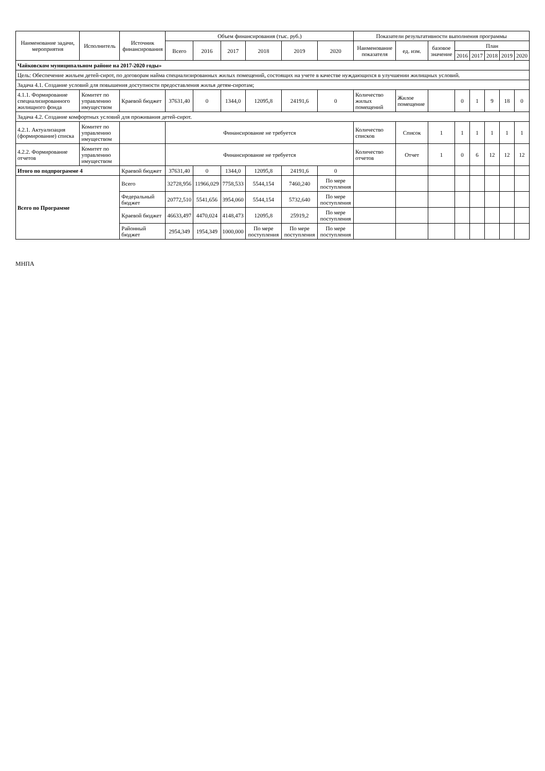| Наименование задачи, мероприятия | Исполнитель | Источник финансирования | Объем финансирования (тыс. руб.) | | | | | | Показатели результативности выполнения программы | | | | | | | |
| --- | --- | --- | --- | --- | --- | --- | --- | --- | --- | --- | --- | --- | --- | --- | --- | --- |
| | | | Всего | 2016 | 2017 | 2018 | 2019 | 2020 | Наименование показателя | ед. изм. | базовое значение | План | | | | |
| | | | | | | | | | | | | 2016 | 2017 | 2018 | 2019 | 2020 |
| Чайковском муниципальном районе на 2017-2020 годы» | | | | | | | | | | | | | | | | |
| Цель: Обеспечение жильем детей-сирот, по договорам найма специализированных жилых помещений, состоящих на учете в качестве нуждающихся в улучшении жилищных условий. | | | | | | | | | | | | | | | | |
| Задача 4.1. Создание условий для повышения доступности предоставления жилья детям-сиротам; | | | | | | | | | | | | | | | | |
| 4.1.1. Формирование специализированного жилищного фонда | Комитет по управлению имуществом | Краевой бюджет | 37631,40 | 0 | 1344,0 | 12095,8 | 24191,6 | 0 | Количество жилых помещений | Жилое помещение | | 0 | 1 | 9 | 18 | 0 |
| Задача 4.2. Создание комфортных условий для проживания детей-сирот. | | | | | | | | | | | | | | | | |
| 4.2.1. Актуализация (формирование) списка | Комитет по управлению имуществом | | Финансирование не требуется | | | | | | Количество списков | Список | 1 | 1 | 1 | 1 | 1 | 1 |
| 4.2.2. Формирование отчетов | Комитет по управлению имуществом | | Финансирование не требуется | | | | | | Количество отчетов | Отчет | 1 | 0 | 6 | 12 | 12 | 12 |
| Итого по подпрограмме 4 | | Краевой бюджет | 37631,40 | 0 | 1344,0 | 12095,8 | 24191,6 | 0 | | | | | | | | |
| Всего по Программе | | Всего | 32728,956 | 11966,029 | 7758,533 | 5544,154 | 7460,240 | По мере поступления | | | | | | | | |
| | | Федеральный бюджет | 20772,510 | 5541,656 | 3954,060 | 5544,154 | 5732,640 | По мере поступления | | | | | | | | |
| | | Краевой бюджет | 46633,497 | 4470,024 | 4148,473 | 12095,8 | 25919,2 | По мере поступления | | | | | | | | |
| | | Районный бюджет | 2954,349 | 1954,349 | 1000,000 | По мере поступления | По мере поступления | По мере поступления | | | | | | | | |
МНПА